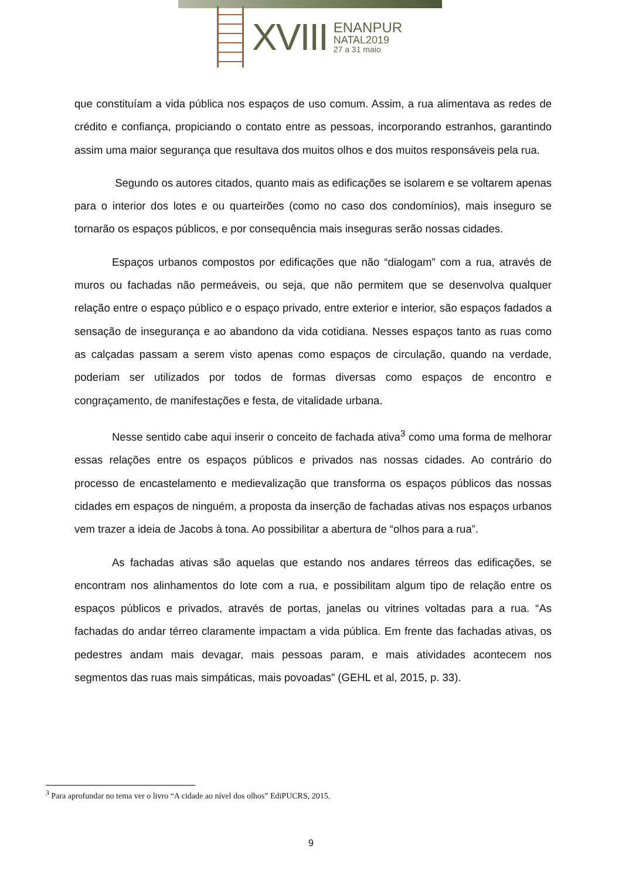XVIII
ENANPUR
NATAL2019
27 a 31 maio
que constituíam a vida pública nos espaços de uso comum. Assim, a rua alimentava as redes de crédito e confiança, propiciando o contato entre as pessoas, incorporando estranhos, garantindo assim uma maior segurança que resultava dos muitos olhos e dos muitos responsáveis pela rua.
Segundo os autores citados, quanto mais as edificações se isolarem e se voltarem apenas para o interior dos lotes e ou quarteirões (como no caso dos condomínios), mais inseguro se tornarão os espaços públicos, e por consequência mais inseguras serão nossas cidades.
Espaços urbanos compostos por edificações que não “dialogam” com a rua, através de muros ou fachadas não permeáveis, ou seja, que não permitem que se desenvolva qualquer relação entre o espaço público e o espaço privado, entre exterior e interior, são espaços fadados a sensação de insegurança e ao abandono da vida cotidiana. Nesses espaços tanto as ruas como as calçadas passam a serem visto apenas como espaços de circulação, quando na verdade, poderiam ser utilizados por todos de formas diversas como espaços de encontro e congraçamento, de manifestações e festa, de vitalidade urbana.
Nesse sentido cabe aqui inserir o conceito de fachada ativa<sup>3</sup> como uma forma de melhorar essas relações entre os espaços públicos e privados nas nossas cidades. Ao contrário do processo de encastelamento e medievalização que transforma os espaços públicos das nossas cidades em espaços de ninguém, a proposta da inserção de fachadas ativas nos espaços urbanos vem trazer a ideia de Jacobs à tona. Ao possibilitar a abertura de “olhos para a rua”.
As fachadas ativas são aquelas que estando nos andares térreos das edificações, se encontram nos alinhamentos do lote com a rua, e possibilitam algum tipo de relação entre os espaços públicos e privados, através de portas, janelas ou vitrines voltadas para a rua. “As fachadas do andar térreo claramente impactam a vida pública. Em frente das fachadas ativas, os pedestres andam mais devagar, mais pessoas param, e mais atividades acontecem nos segmentos das ruas mais simpáticas, mais povoadas” (GEHL et al, 2015, p. 33).
<sup>3</sup> Para aprofundar no tema ver o livro “A cidade ao nível dos olhos” EdiPUCRS, 2015.
9